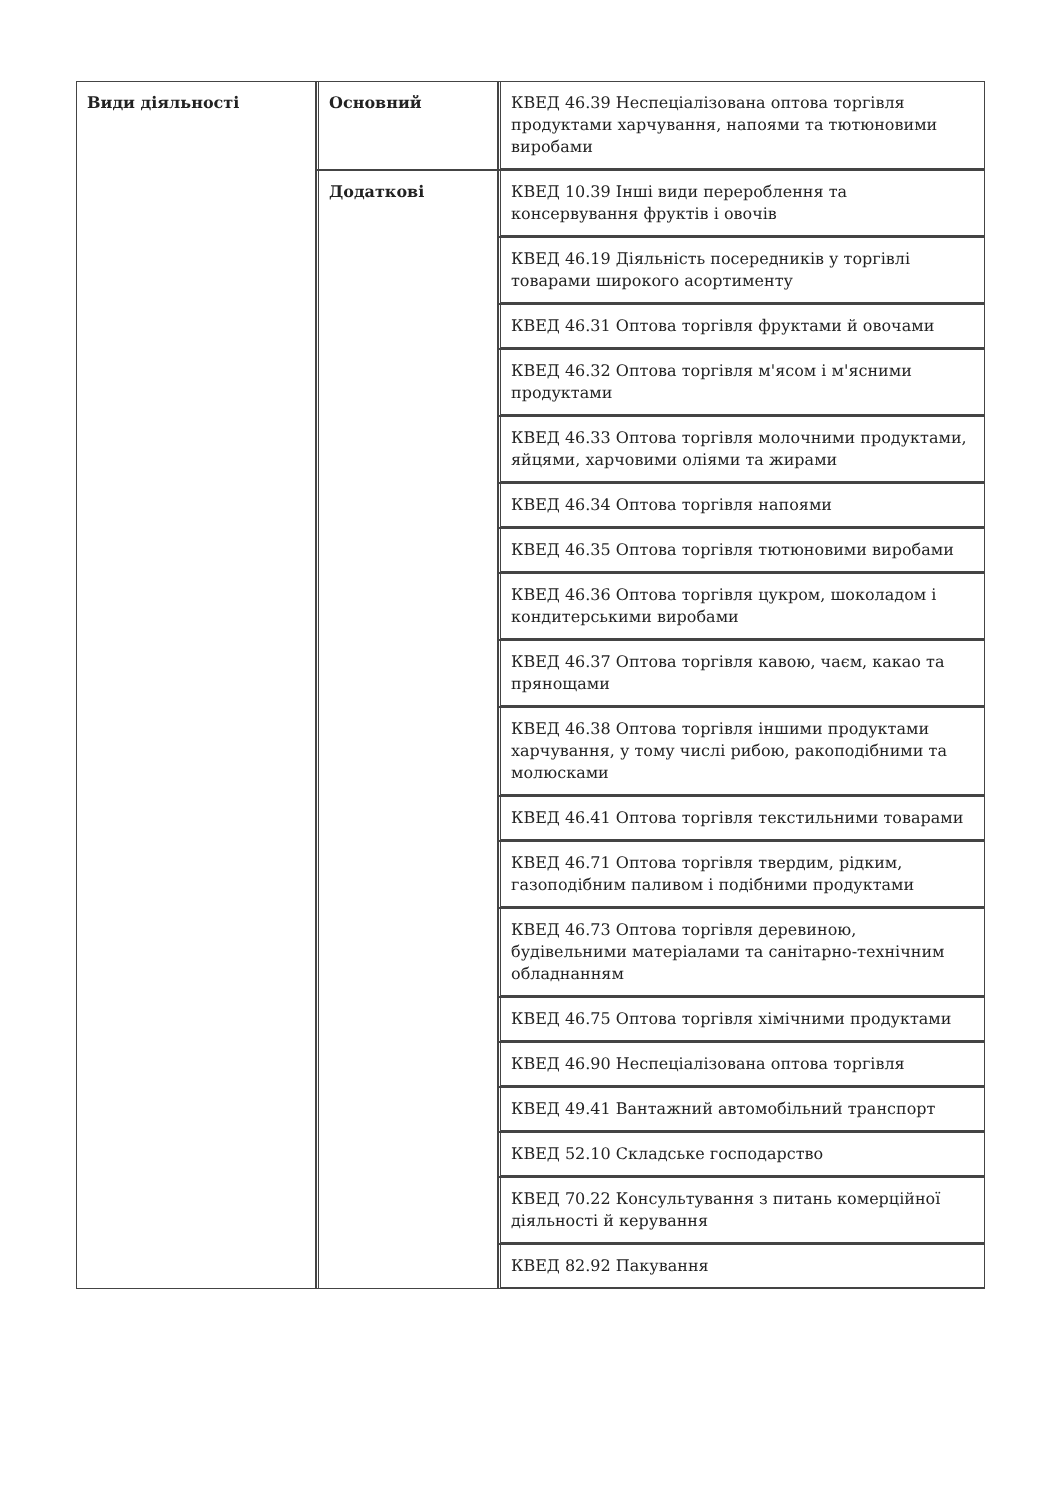| Види діяльності | Основний | КВЕД 46.39 Неспеціалізована оптова торгівля продуктами харчування, напоями та тютюновими виробами |
| | Додаткові | КВЕД 10.39 Інші види перероблення та консервування фруктів і овочів |
| | | КВЕД 46.19 Діяльність посередників у торгівлі товарами широкого асортименту |
| | | КВЕД 46.31 Оптова торгівля фруктами й овочами |
| | | КВЕД 46.32 Оптова торгівля м'ясом і м'ясними продуктами |
| | | КВЕД 46.33 Оптова торгівля молочними продуктами, яйцями, харчовими оліями та жирами |
| | | КВЕД 46.34 Оптова торгівля напоями |
| | | КВЕД 46.35 Оптова торгівля тютюновими виробами |
| | | КВЕД 46.36 Оптова торгівля цукром, шоколадом і кондитерськими виробами |
| | | КВЕД 46.37 Оптова торгівля кавою, чаєм, какао та прянощами |
| | | КВЕД 46.38 Оптова торгівля іншими продуктами харчування, у тому числі рибою, ракоподібними та молюсками |
| | | КВЕД 46.41 Оптова торгівля текстильними товарами |
| | | КВЕД 46.71 Оптова торгівля твердим, рідким, газоподібним паливом і подібними продуктами |
| | | КВЕД 46.73 Оптова торгівля деревиною, будівельними матеріалами та санітарно-технічним обладнанням |
| | | КВЕД 46.75 Оптова торгівля хімічними продуктами |
| | | КВЕД 46.90 Неспеціалізована оптова торгівля |
| | | КВЕД 49.41 Вантажний автомобільний транспорт |
| | | КВЕД 52.10 Складське господарство |
| | | КВЕД 70.22 Консультування з питань комерційної діяльності й керування |
| | | КВЕД 82.92 Пакування |